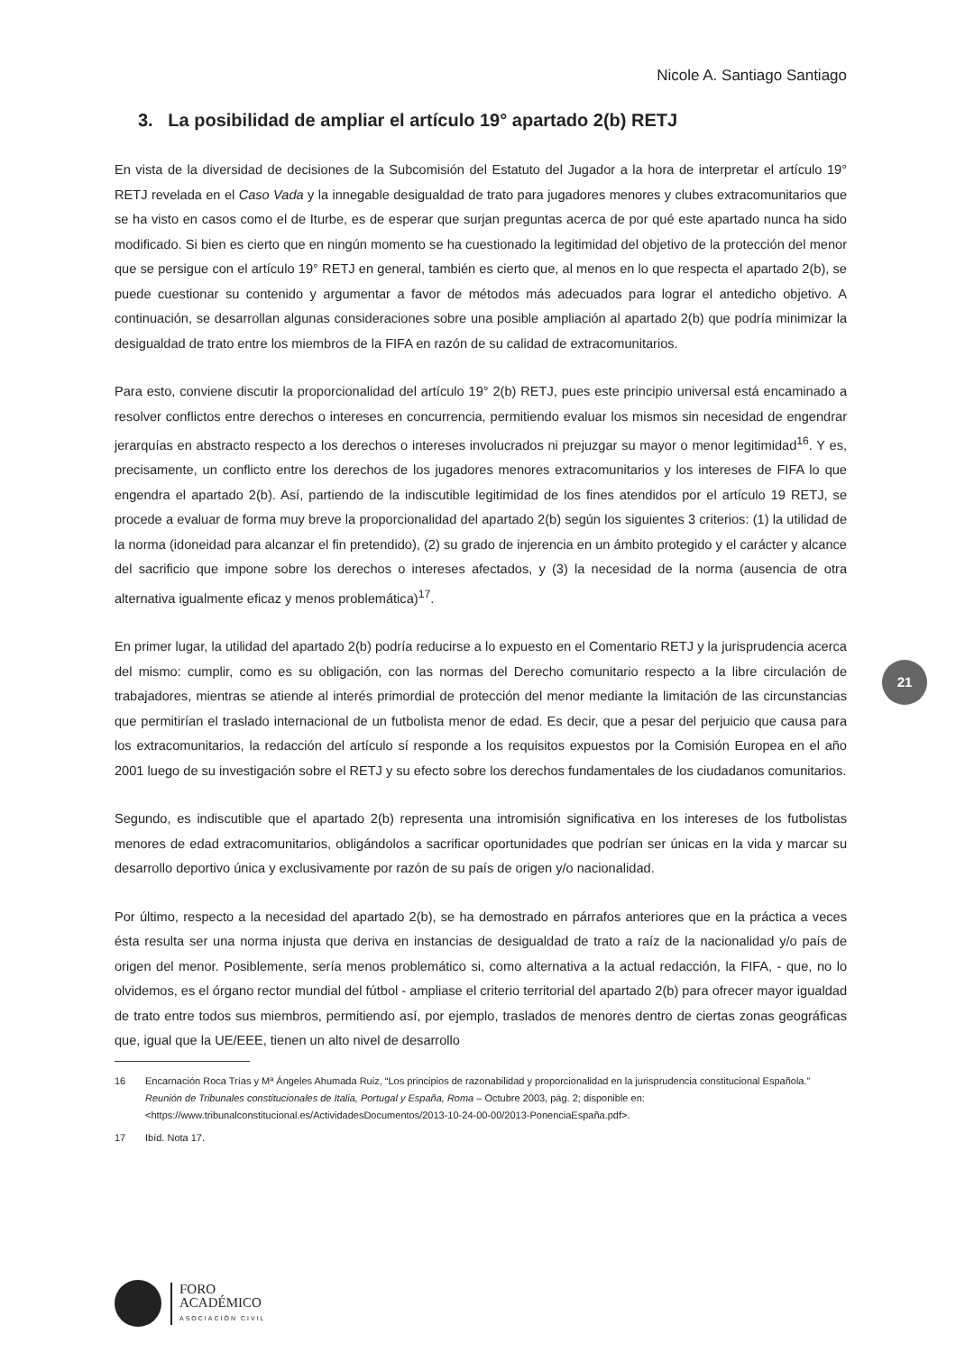Nicole A. Santiago Santiago
21
3. La posibilidad de ampliar el artículo 19° apartado 2(b) RETJ
En vista de la diversidad de decisiones de la Subcomisión del Estatuto del Jugador a la hora de interpretar el artículo 19° RETJ revelada en el Caso Vada y la innegable desigualdad de trato para jugadores menores y clubes extracomunitarios que se ha visto en casos como el de Iturbe, es de esperar que surjan preguntas acerca de por qué este apartado nunca ha sido modificado. Si bien es cierto que en ningún momento se ha cuestionado la legitimidad del objetivo de la protección del menor que se persigue con el artículo 19° RETJ en general, también es cierto que, al menos en lo que respecta el apartado 2(b), se puede cuestionar su contenido y argumentar a favor de métodos más adecuados para lograr el antedicho objetivo. A continuación, se desarrollan algunas consideraciones sobre una posible ampliación al apartado 2(b) que podría minimizar la desigualdad de trato entre los miembros de la FIFA en razón de su calidad de extracomunitarios.
Para esto, conviene discutir la proporcionalidad del artículo 19° 2(b) RETJ, pues este principio universal está encaminado a resolver conflictos entre derechos o intereses en concurrencia, permitiendo evaluar los mismos sin necesidad de engendrar jerarquías en abstracto respecto a los derechos o intereses involucrados ni prejuzgar su mayor o menor legitimidad<sup>16</sup>. Y es, precisamente, un conflicto entre los derechos de los jugadores menores extracomunitarios y los intereses de FIFA lo que engendra el apartado 2(b). Así, partiendo de la indiscutible legitimidad de los fines atendidos por el artículo 19 RETJ, se procede a evaluar de forma muy breve la proporcionalidad del apartado 2(b) según los siguientes 3 criterios: (1) la utilidad de la norma (idoneidad para alcanzar el fin pretendido), (2) su grado de injerencia en un ámbito protegido y el carácter y alcance del sacrificio que impone sobre los derechos o intereses afectados, y (3) la necesidad de la norma (ausencia de otra alternativa igualmente eficaz y menos problemática)<sup>17</sup>.
En primer lugar, la utilidad del apartado 2(b) podría reducirse a lo expuesto en el Comentario RETJ y la jurisprudencia acerca del mismo: cumplir, como es su obligación, con las normas del Derecho comunitario respecto a la libre circulación de trabajadores, mientras se atiende al interés primordial de protección del menor mediante la limitación de las circunstancias que permitirían el traslado internacional de un futbolista menor de edad. Es decir, que a pesar del perjuicio que causa para los extracomunitarios, la redacción del artículo sí responde a los requisitos expuestos por la Comisión Europea en el año 2001 luego de su investigación sobre el RETJ y su efecto sobre los derechos fundamentales de los ciudadanos comunitarios.
Segundo, es indiscutible que el apartado 2(b) representa una intromisión significativa en los intereses de los futbolistas menores de edad extracomunitarios, obligándolos a sacrificar oportunidades que podrían ser únicas en la vida y marcar su desarrollo deportivo única y exclusivamente por razón de su país de origen y/o nacionalidad.
Por último, respecto a la necesidad del apartado 2(b), se ha demostrado en párrafos anteriores que en la práctica a veces ésta resulta ser una norma injusta que deriva en instancias de desigualdad de trato a raíz de la nacionalidad y/o país de origen del menor. Posiblemente, sería menos problemático si, como alternativa a la actual redacción, la FIFA, - que, no lo olvidemos, es el órgano rector mundial del fútbol - ampliase el criterio territorial del apartado 2(b) para ofrecer mayor igualdad de trato entre todos sus miembros, permitiendo así, por ejemplo, traslados de menores dentro de ciertas zonas geográficas que, igual que la UE/EEE, tienen un alto nivel de desarrollo
16 Encarnación Roca Trías y Mª Ángeles Ahumada Ruiz, “Los principios de razonabilidad y proporcionalidad en la jurisprudencia constitucional Española.” Reunión de Tribunales constitucionales de Italia, Portugal y España, Roma – Octubre 2003, pág. 2; disponible en: <https://www.tribunalconstitucional.es/ActividadesDocumentos/2013-10-24-00-00/2013-PonenciaEspaña.pdf>.
17 Ibíd. Nota 17.
FORO
ACADÉMICO
ASOCIACIÓN CIVIL